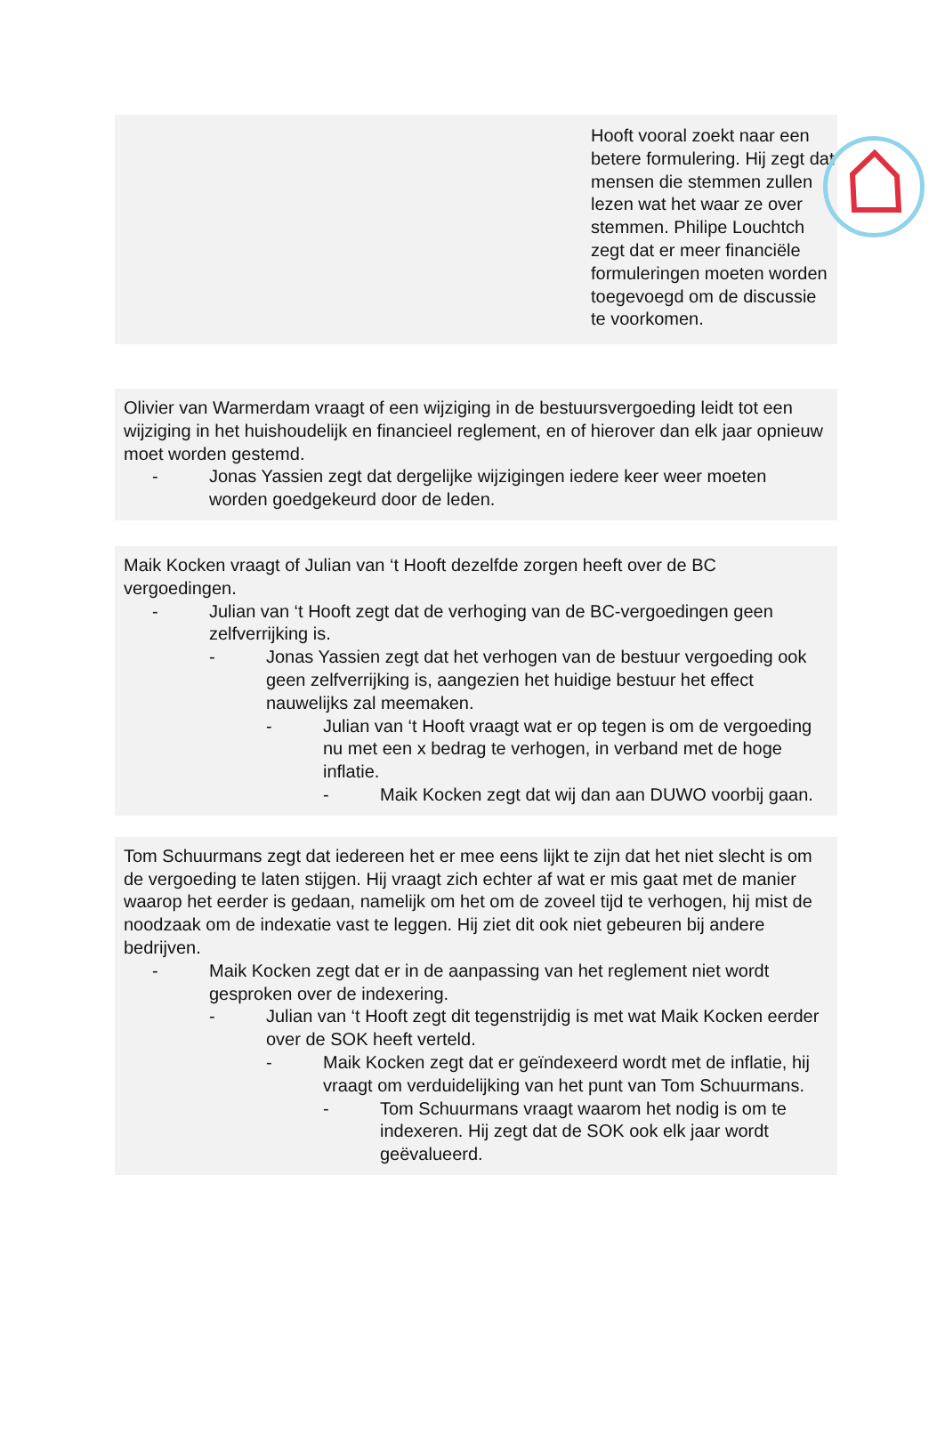Hooft vooral zoekt naar een betere formulering. Hij zegt dat mensen die stemmen zullen lezen wat het waar ze over stemmen. Philipe Louchtch zegt dat er meer financiële formuleringen moeten worden toegevoegd om de discussie te voorkomen.
Olivier van Warmerdam vraagt of een wijziging in de bestuursvergoeding leidt tot een wijziging in het huishoudelijk en financieel reglement, en of hierover dan elk jaar opnieuw moet worden gestemd.
- Jonas Yassien zegt dat dergelijke wijzigingen iedere keer weer moeten worden goedgekeurd door de leden.
Maik Kocken vraagt of Julian van ‘t Hooft dezelfde zorgen heeft over de BC vergoedingen.
- Julian van ‘t Hooft zegt dat de verhoging van de BC-vergoedingen geen zelfverrijking is.
- Jonas Yassien zegt dat het verhogen van de bestuur vergoeding ook geen zelfverrijking is, aangezien het huidige bestuur het effect nauwelijks zal meemaken.
- Julian van ‘t Hooft vraagt wat er op tegen is om de vergoeding nu met een x bedrag te verhogen, in verband met de hoge inflatie.
- Maik Kocken zegt dat wij dan aan DUWO voorbij gaan.
Tom Schuurmans zegt dat iedereen het er mee eens lijkt te zijn dat het niet slecht is om de vergoeding te laten stijgen. Hij vraagt zich echter af wat er mis gaat met de manier waarop het eerder is gedaan, namelijk om het om de zoveel tijd te verhogen, hij mist de noodzaak om de indexatie vast te leggen. Hij ziet dit ook niet gebeuren bij andere bedrijven.
- Maik Kocken zegt dat er in de aanpassing van het reglement niet wordt gesproken over de indexering.
- Julian van ‘t Hooft zegt dit tegenstrijdig is met wat Maik Kocken eerder over de SOK heeft verteld.
- Maik Kocken zegt dat er geïndexeerd wordt met de inflatie, hij vraagt om verduidelijking van het punt van Tom Schuurmans.
- Tom Schuurmans vraagt waarom het nodig is om te indexeren. Hij zegt dat de SOK ook elk jaar wordt geëvalueerd.